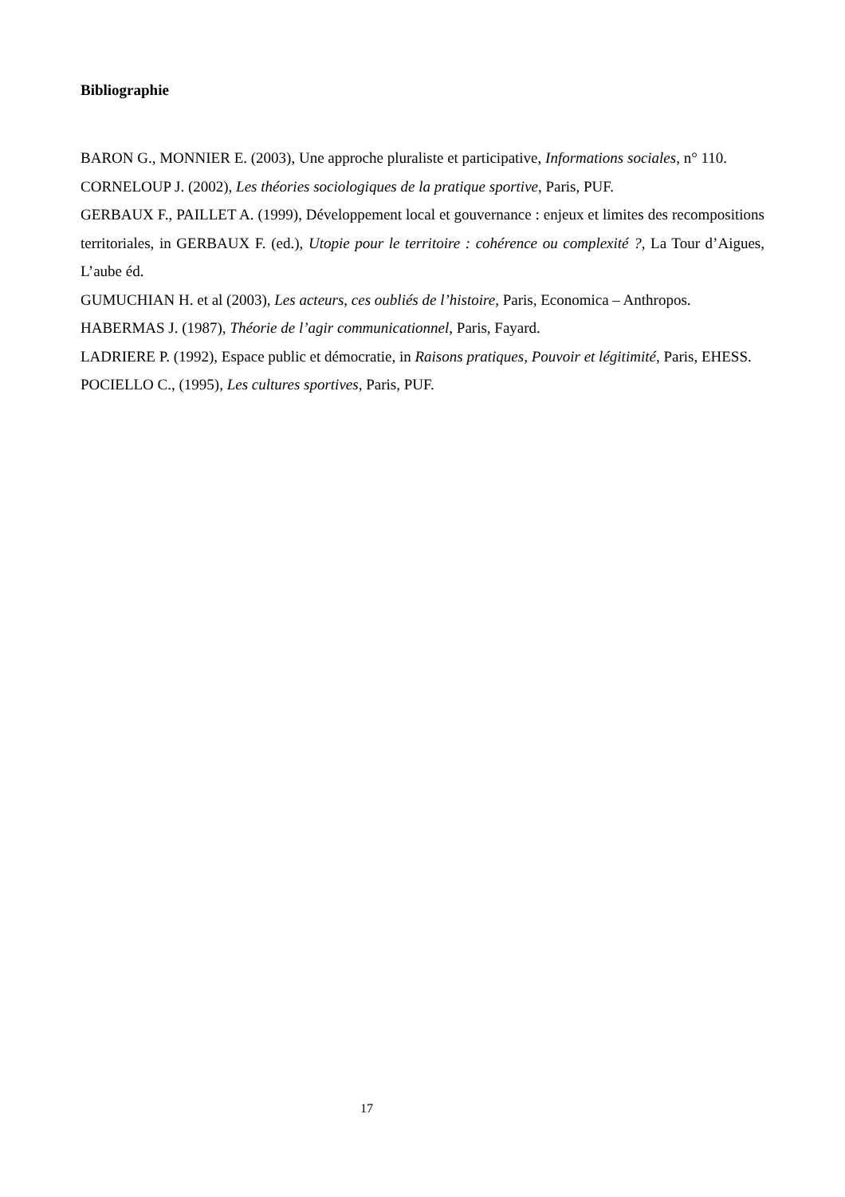Bibliographie
BARON G., MONNIER E. (2003), Une approche pluraliste et participative, Informations sociales, n° 110.
CORNELOUP J. (2002), Les théories sociologiques de la pratique sportive, Paris, PUF.
GERBAUX F., PAILLET A. (1999), Développement local et gouvernance : enjeux et limites des recompositions territoriales, in GERBAUX F. (ed.), Utopie pour le territoire : cohérence ou complexité ?, La Tour d’Aigues, L’aube éd.
GUMUCHIAN H. et al (2003), Les acteurs, ces oubliés de l’histoire, Paris, Economica – Anthropos.
HABERMAS J. (1987), Théorie de l’agir communicationnel, Paris, Fayard.
LADRIERE P. (1992), Espace public et démocratie, in Raisons pratiques, Pouvoir et légitimité, Paris, EHESS.
POCIELLO C., (1995), Les cultures sportives, Paris, PUF.
17